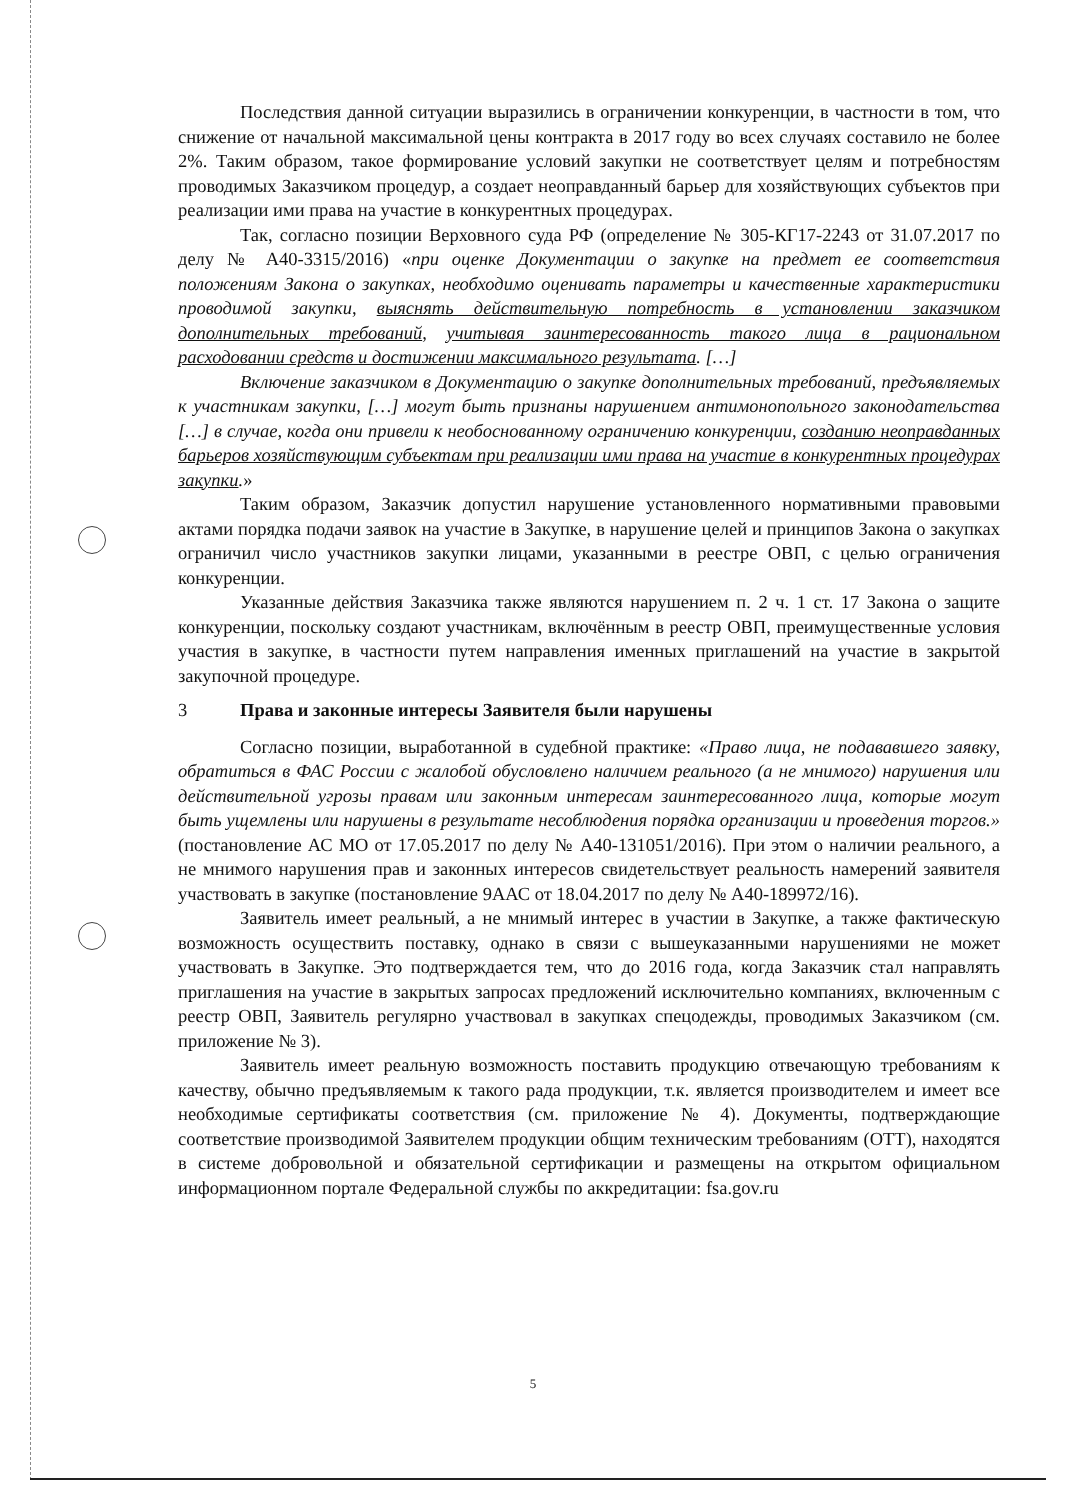Последствия данной ситуации выразились в ограничении конкуренции, в частности в том, что снижение от начальной максимальной цены контракта в 2017 году во всех случаях составило не более 2%. Таким образом, такое формирование условий закупки не соответствует целям и потребностям проводимых Заказчиком процедур, а создает неоправданный барьер для хозяйствующих субъектов при реализации ими права на участие в конкурентных процедурах.
Так, согласно позиции Верховного суда РФ (определение № 305-КГ17-2243 от 31.07.2017 по делу № А40-3315/2016) «при оценке Документации о закупке на предмет ее соответствия положениям Закона о закупках, необходимо оценивать параметры и качественные характеристики проводимой закупки, выяснять действительную потребность в установлении заказчиком дополнительных требований, учитывая заинтересованность такого лица в рациональном расходовании средств и достижении максимального результата. […]
Включение заказчиком в Документацию о закупке дополнительных требований, предъявляемых к участникам закупки, […] могут быть признаны нарушением антимонопольного законодательства […] в случае, когда они привели к необоснованному ограничению конкуренции, созданию неоправданных барьеров хозяйствующим субъектам при реализации ими права на участие в конкурентных процедурах закупки.»
Таким образом, Заказчик допустил нарушение установленного нормативными правовыми актами порядка подачи заявок на участие в Закупке, в нарушение целей и принципов Закона о закупках ограничил число участников закупки лицами, указанными в реестре ОВП, с целью ограничения конкуренции.
Указанные действия Заказчика также являются нарушением п. 2 ч. 1 ст. 17 Закона о защите конкуренции, поскольку создают участникам, включённым в реестр ОВП, преимущественные условия участия в закупке, в частности путем направления именных приглашений на участие в закрытой закупочной процедуре.
3 Права и законные интересы Заявителя были нарушены
Согласно позиции, выработанной в судебной практике: «Право лица, не подававшего заявку, обратиться в ФАС России с жалобой обусловлено наличием реального (а не мнимого) нарушения или действительной угрозы правам или законным интересам заинтересованного лица, которые могут быть ущемлены или нарушены в результате несоблюдения порядка организации и проведения торгов.» (постановление АС МО от 17.05.2017 по делу № А40-131051/2016). При этом о наличии реального, а не мнимого нарушения прав и законных интересов свидетельствует реальность намерений заявителя участвовать в закупке (постановление 9ААС от 18.04.2017 по делу № А40-189972/16).
Заявитель имеет реальный, а не мнимый интерес в участии в Закупке, а также фактическую возможность осуществить поставку, однако в связи с вышеуказанными нарушениями не может участвовать в Закупке. Это подтверждается тем, что до 2016 года, когда Заказчик стал направлять приглашения на участие в закрытых запросах предложений исключительно компаниях, включенным с реестр ОВП, Заявитель регулярно участвовал в закупках спецодежды, проводимых Заказчиком (см. приложение № 3).
Заявитель имеет реальную возможность поставить продукцию отвечающую требованиям к качеству, обычно предъявляемым к такого рада продукции, т.к. является производителем и имеет все необходимые сертификаты соответствия (см. приложение № 4). Документы, подтверждающие соответствие производимой Заявителем продукции общим техническим требованиям (ОТТ), находятся в системе добровольной и обязательной сертификации и размещены на открытом официальном информационном портале Федеральной службы по аккредитации: fsa.gov.ru
5